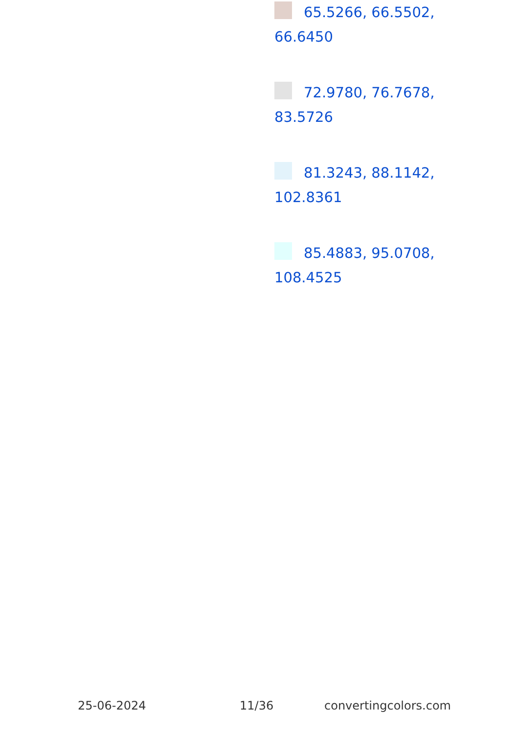65.5266, 66.5502, 66.6450
72.9780, 76.7678, 83.5726
81.3243, 88.1142, 102.8361
85.4883, 95.0708, 108.4525
25-06-2024 11/36 convertingcolors.com